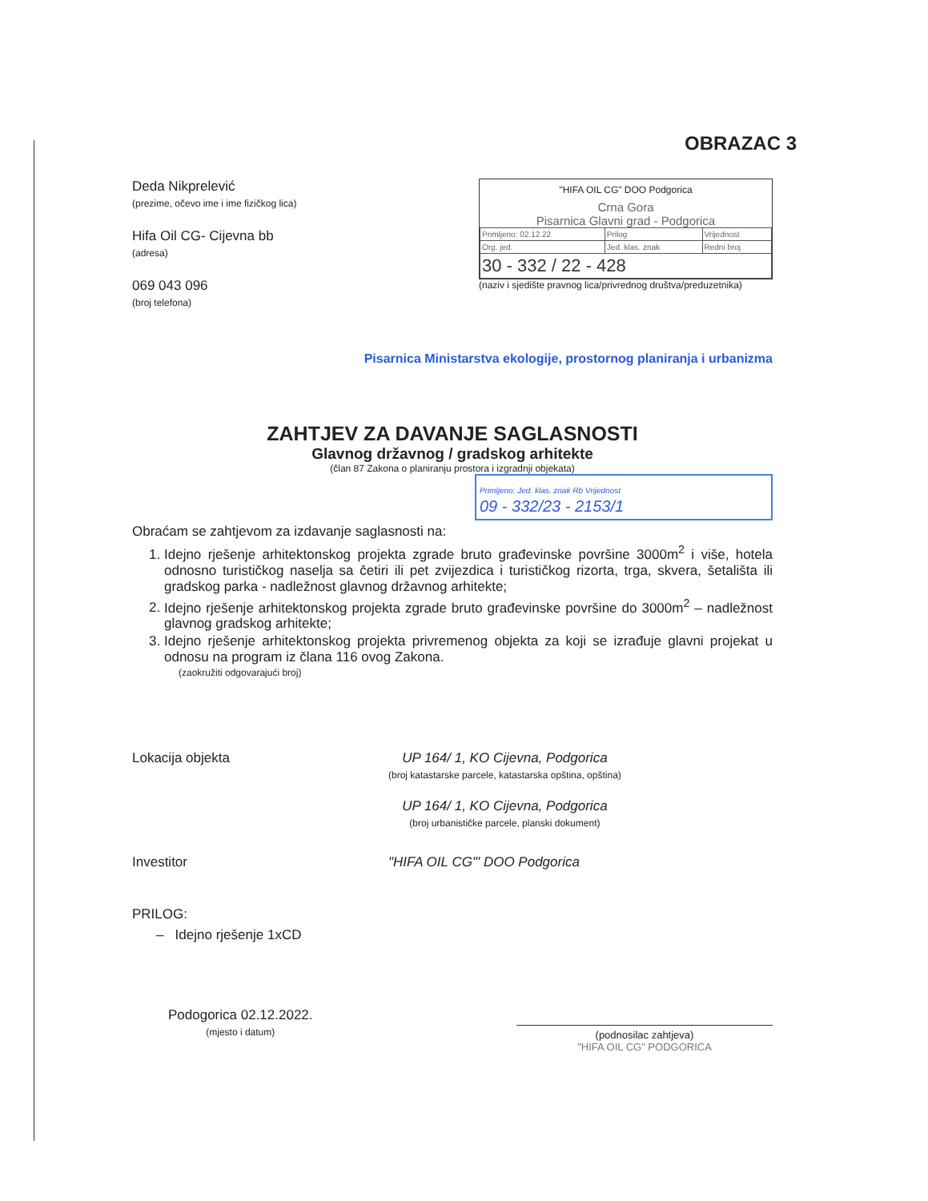OBRAZAC 3
Deda Nikprelević
(prezime, očevo ime i ime fizičkog lica)
Hifa Oil CG- Cijevna bb
(adresa)
069 043 096
(broj telefona)
"HIFA OIL CG" DOO Podgorica
Crna Gora
Pisarnica Glavni grad - Podgorica
| Primljeno: 02.12.22 | Prilog | Vrijednost |
| Org. jed. | Jed. klas. znak | Redni broj |
| 30 - 332 / 22 - 428 | | |
(naziv i sjedište pravnog lica/privrednog društva/preduzetnika)
Pisarnica Ministarstva ekologije, prostornog planiranja i urbanizma
ZAHTJEV ZA DAVANJE SAGLASNOSTI
Glavnog državnog / gradskog arhitekte
(član 87 Zakona o planiranju prostora i izgradnji objekata)
Primljeno: Jed. klas. znak Rb Vrijednost
09 - 332/23 - 2153/1
Obraćam se zahtjevom za izdavanje saglasnosti na:
1. Idejno rješenje arhitektonskog projekta zgrade bruto građevinske površine 3000m<sup>2</sup> i više, hotela odnosno turističkog naselja sa četiri ili pet zvijezdica i turističkog rizorta, trga, skvera, šetališta ili gradskog parka - nadležnost glavnog državnog arhitekte;
2. Idejno rješenje arhitektonskog projekta zgrade bruto građevinske površine do 3000m<sup>2</sup> – nadležnost glavnog gradskog arhitekte;
3. Idejno rješenje arhitektonskog projekta privremenog objekta za koji se izrađuje glavni projekat u odnosu na program iz člana 116 ovog Zakona.
(zaokružiti odgovarajući broj)
Lokacija objekta UP 164/ 1, KO Cijevna, Podgorica
(broj katastarske parcele, katastarska opština, opština)
UP 164/ 1, KO Cijevna, Podgorica
(broj urbanističke parcele, planski dokument)
Investitor "HIFA OIL CG"' DOO Podgorica
PRILOG:
– Idejno rješenje 1xCD
Podogorica 02.12.2022.
(mjesto i datum)
(podnosilac zahtjeva)
"HIFA OIL CG" PODGORICA